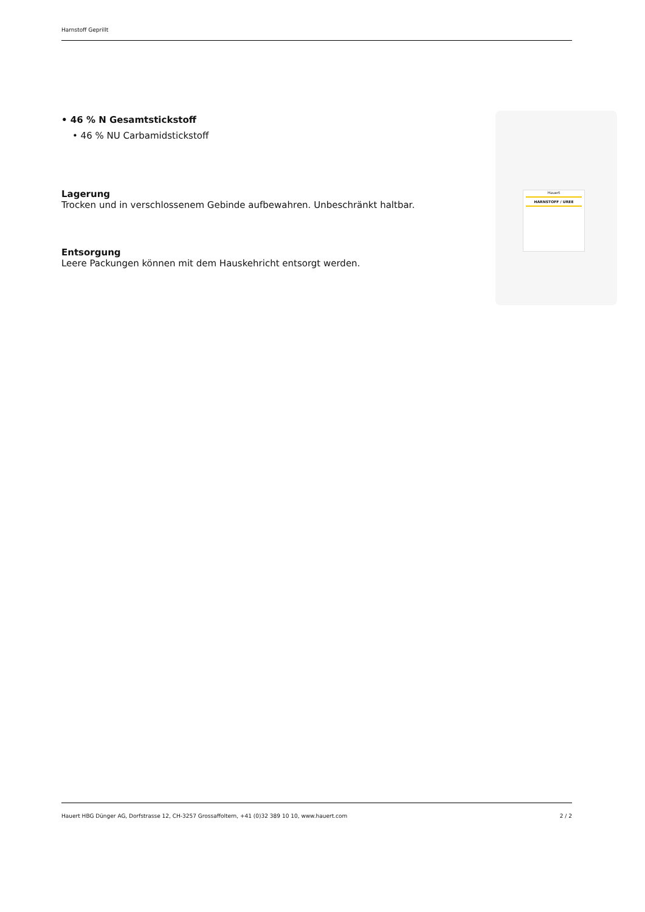Harnstoff Geprillt
• 46 % N Gesamtstickstoff
• 46 % NU Carbamidstickstoff
Lagerung
Trocken und in verschlossenem Gebinde aufbewahren. Unbeschränkt haltbar.
Entsorgung
Leere Packungen können mit dem Hauskehricht entsorgt werden.
Hauert
HARNSTOFF / UREE
Hauert HBG Dünger AG, Dorfstrasse 12, CH-3257 Grossaffoltern, +41 (0)32 389 10 10, www.hauert.com 2 / 2